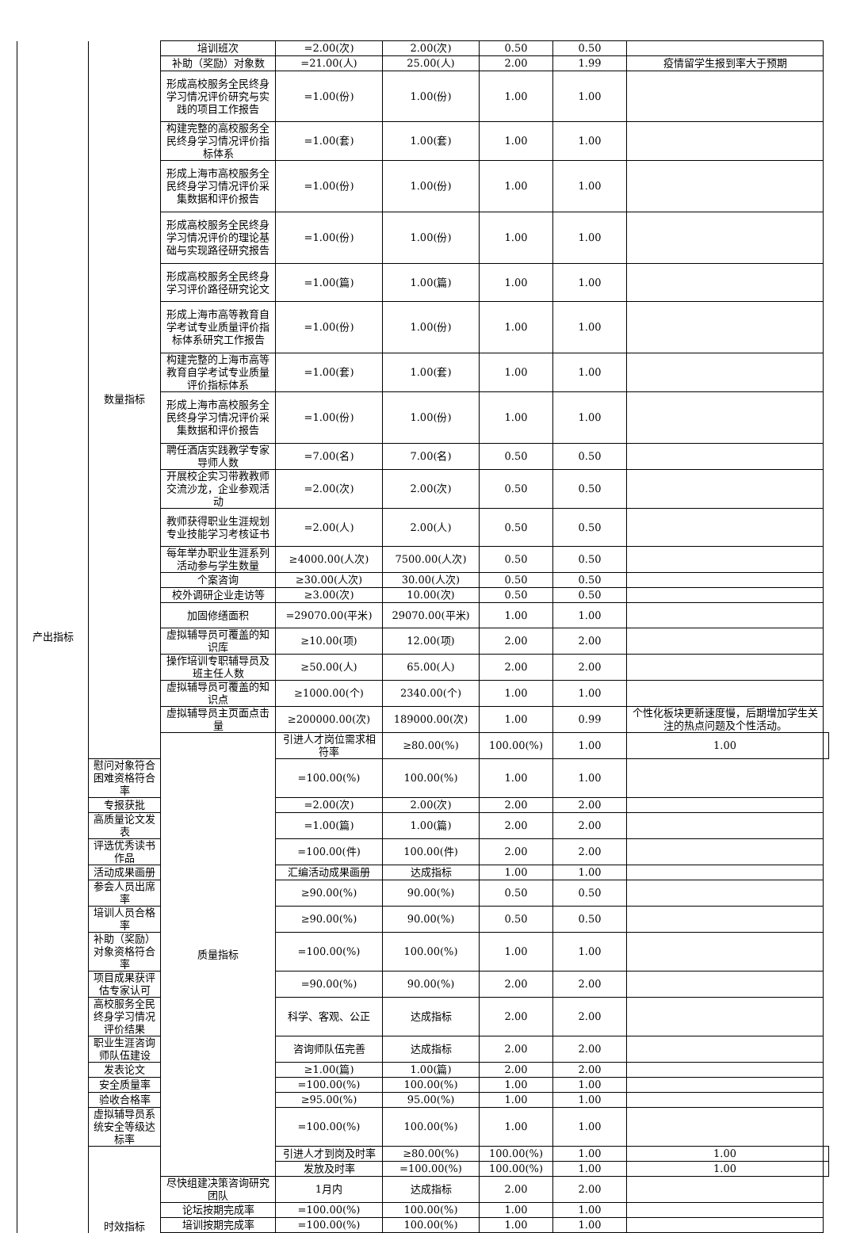| 产出指标 | 数量指标 | 培训班次 | =2.00(次) | 2.00(次) | 0.50 | 0.50 | | |
| | | 补助（奖励）对象数 | =21.00(人) | 25.00(人) | 2.00 | 1.99 | 疫情留学生报到率大于预期 | |
| | | 形成高校服务全民终身学习情况评价研究与实践的项目工作报告 | =1.00(份) | 1.00(份) | 1.00 | 1.00 | | |
| | | 构建完整的高校服务全民终身学习情况评价指标体系 | =1.00(套) | 1.00(套) | 1.00 | 1.00 | | |
| | | 形成上海市高校服务全民终身学习情况评价采集数据和评价报告 | =1.00(份) | 1.00(份) | 1.00 | 1.00 | | |
| | | 形成高校服务全民终身学习情况评价的理论基础与实现路径研究报告 | =1.00(份) | 1.00(份) | 1.00 | 1.00 | | |
| | | 形成高校服务全民终身学习评价路径研究论文 | =1.00(篇) | 1.00(篇) | 1.00 | 1.00 | | |
| | | 形成上海市高等教育自学考试专业质量评价指标体系研究工作报告 | =1.00(份) | 1.00(份) | 1.00 | 1.00 | | |
| | | 构建完整的上海市高等教育自学考试专业质量评价指标体系 | =1.00(套) | 1.00(套) | 1.00 | 1.00 | | |
| | | 形成上海市高校服务全民终身学习情况评价采集数据和评价报告 | =1.00(份) | 1.00(份) | 1.00 | 1.00 | | |
| | | 聘任酒店实践教学专家导师人数 | =7.00(名) | 7.00(名) | 0.50 | 0.50 | | |
| | | 开展校企实习带教教师交流沙龙，企业参观活动 | =2.00(次) | 2.00(次) | 0.50 | 0.50 | | |
| | | 教师获得职业生涯规划专业技能学习考核证书 | =2.00(人) | 2.00(人) | 0.50 | 0.50 | | |
| | | 每年举办职业生涯系列活动参与学生数量 | ≥4000.00(人次) | 7500.00(人次) | 0.50 | 0.50 | | |
| | | 个案咨询 | ≥30.00(人次) | 30.00(人次) | 0.50 | 0.50 | | |
| | | 校外调研企业走访等 | ≥3.00(次) | 10.00(次) | 0.50 | 0.50 | | |
| | | 加固修缮面积 | =29070.00(平米) | 29070.00(平米) | 1.00 | 1.00 | | |
| | | 虚拟辅导员可覆盖的知识库 | ≥10.00(项) | 12.00(项) | 2.00 | 2.00 | | |
| | | 操作培训专职辅导员及班主任人数 | ≥50.00(人) | 65.00(人) | 2.00 | 2.00 | | |
| | | 虚拟辅导员可覆盖的知识点 | ≥1000.00(个) | 2340.00(个) | 1.00 | 1.00 | | |
| | | 虚拟辅导员主页面点击量 | ≥200000.00(次) | 189000.00(次) | 1.00 | 0.99 | 个性化板块更新速度慢，后期增加学生关注的热点问题及个性活动。 | |
| | | 质量指标 | 引进人才岗位需求相符率 | ≥80.00(%) | 100.00(%) | 1.00 | 1.00 | |
| | 慰问对象符合困难资格符合率 | | =100.00(%) | 100.00(%) | 1.00 | 1.00 | | |
| | 专报获批 | | =2.00(次) | 2.00(次) | 2.00 | 2.00 | | |
| | 高质量论文发表 | | =1.00(篇) | 1.00(篇) | 2.00 | 2.00 | | |
| | 评选优秀读书作品 | | =100.00(件) | 100.00(件) | 2.00 | 2.00 | | |
| | 活动成果画册 | | 汇编活动成果画册 | 达成指标 | 1.00 | 1.00 | | |
| | 参会人员出席率 | | ≥90.00(%) | 90.00(%) | 0.50 | 0.50 | | |
| | 培训人员合格率 | | ≥90.00(%) | 90.00(%) | 0.50 | 0.50 | | |
| | 补助（奖励）对象资格符合率 | | =100.00(%) | 100.00(%) | 1.00 | 1.00 | | |
| | 项目成果获评估专家认可 | | =90.00(%) | 90.00(%) | 2.00 | 2.00 | | |
| | 高校服务全民终身学习情况评价结果 | | 科学、客观、公正 | 达成指标 | 2.00 | 2.00 | | |
| | 职业生涯咨询师队伍建设 | | 咨询师队伍完善 | 达成指标 | 2.00 | 2.00 | | |
| | 发表论文 | | ≥1.00(篇) | 1.00(篇) | 2.00 | 2.00 | | |
| | 安全质量率 | | =100.00(%) | 100.00(%) | 1.00 | 1.00 | | |
| | 验收合格率 | | ≥95.00(%) | 95.00(%) | 1.00 | 1.00 | | |
| | 虚拟辅导员系统安全等级达标率 | | =100.00(%) | 100.00(%) | 1.00 | 1.00 | | |
| | 时效指标 | | 引进人才到岗及时率 | ≥80.00(%) | 100.00(%) | 1.00 | 1.00 | |
| | | | 发放及时率 | =100.00(%) | 100.00(%) | 1.00 | 1.00 | |
| | | 尽快组建决策咨询研究团队 | 1月内 | 达成指标 | 2.00 | 2.00 | | |
| | | 论坛按期完成率 | =100.00(%) | 100.00(%) | 1.00 | 1.00 | | |
| | | 培训按期完成率 | =100.00(%) | 100.00(%) | 1.00 | 1.00 | | |